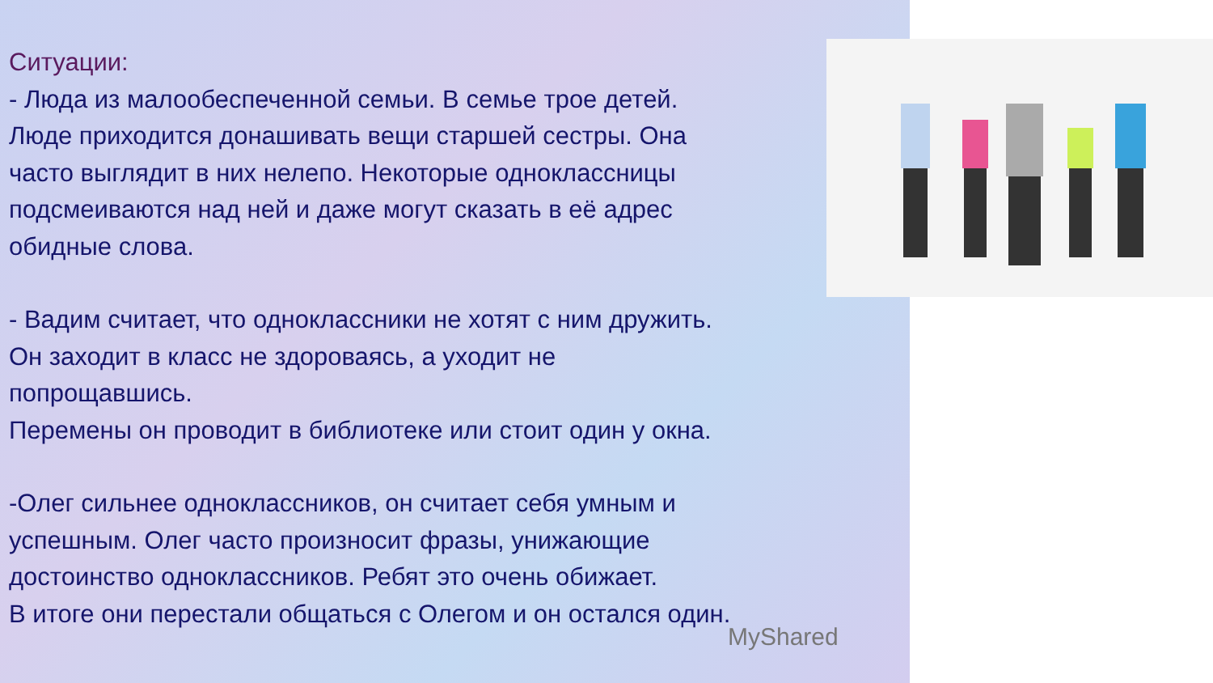Ситуации:
- Люда из малообеспеченной семьи. В семье трое детей.
Люде приходится донашивать вещи старшей сестры. Она
часто выглядит в них нелепо. Некоторые одноклассницы
подсмеиваются над ней и даже могут сказать в её адрес
обидные слова.
- Вадим считает, что одноклассники не хотят с ним дружить.
Он заходит в класс не здороваясь, а уходит не
попрощавшись.
Перемены он проводит в библиотеке или стоит один у окна.
-Олег сильнее одноклассников, он считает себя умным и
успешным. Олег часто произносит фразы, унижающие
достоинство одноклассников. Ребят это очень обижает.
В итоге они перестали общаться с Олегом и он остался один.
MyShared